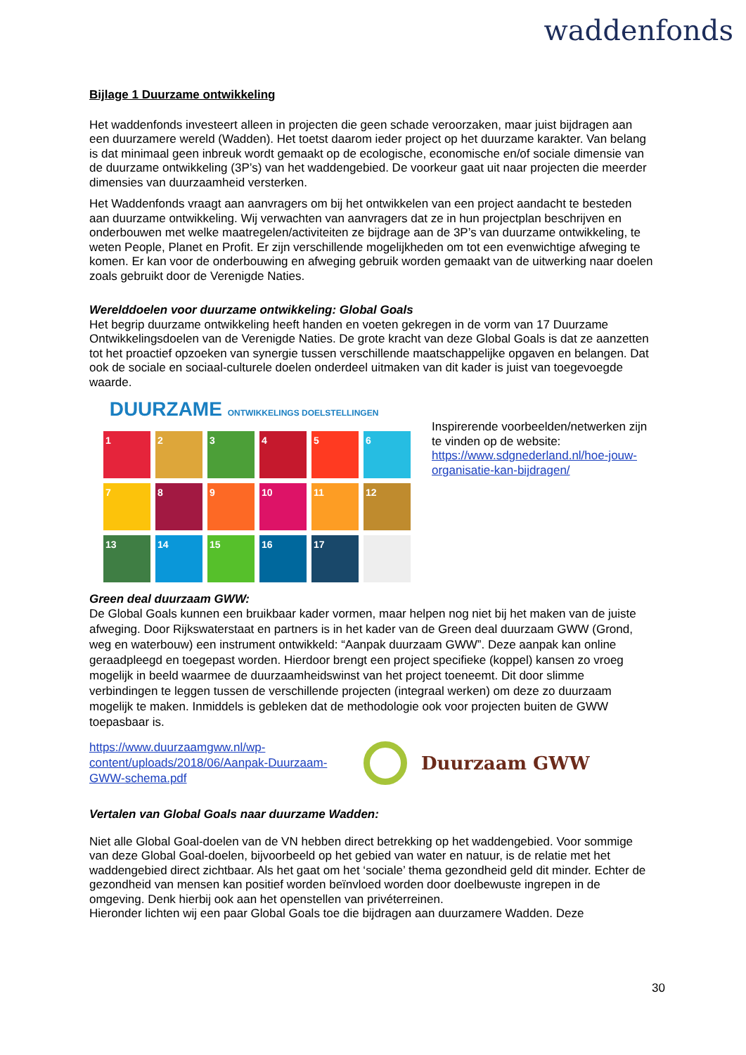waddenfonds
Bijlage 1 Duurzame ontwikkeling
Het waddenfonds investeert alleen in projecten die geen schade veroorzaken, maar juist bijdragen aan een duurzamere wereld (Wadden). Het toetst daarom ieder project op het duurzame karakter. Van belang is dat minimaal geen inbreuk wordt gemaakt op de ecologische, economische en/of sociale dimensie van de duurzame ontwikkeling (3P’s) van het waddengebied. De voorkeur gaat uit naar projecten die meerder dimensies van duurzaamheid versterken.
Het Waddenfonds vraagt aan aanvragers om bij het ontwikkelen van een project aandacht te besteden aan duurzame ontwikkeling. Wij verwachten van aanvragers dat ze in hun projectplan beschrijven en onderbouwen met welke maatregelen/activiteiten ze bijdrage aan de 3P’s van duurzame ontwikkeling, te weten People, Planet en Profit. Er zijn verschillende mogelijkheden om tot een evenwichtige afweging te komen. Er kan voor de onderbouwing en afweging gebruik worden gemaakt van de uitwerking naar doelen zoals gebruikt door de Verenigde Naties.
Werelddoelen voor duurzame ontwikkeling: Global Goals
Het begrip duurzame ontwikkeling heeft handen en voeten gekregen in de vorm van 17 Duurzame Ontwikkelingsdoelen van de Verenigde Naties. De grote kracht van deze Global Goals is dat ze aanzetten tot het proactief opzoeken van synergie tussen verschillende maatschappelijke opgaven en belangen. Dat ook de sociale en sociaal-culturele doelen onderdeel uitmaken van dit kader is juist van toegevoegde waarde.
DUURZAME ONTWIKKELINGS DOELSTELLINGEN
1
2
3
4
5
6
7
8
9
10
11
12
13
14
15
16
17
Inspirerende voorbeelden/netwerken zijn te vinden op de website: https://www.sdgnederland.nl/hoe-jouw-organisatie-kan-bijdragen/
Green deal duurzaam GWW:
De Global Goals kunnen een bruikbaar kader vormen, maar helpen nog niet bij het maken van de juiste afweging. Door Rijkswaterstaat en partners is in het kader van de Green deal duurzaam GWW (Grond, weg en waterbouw) een instrument ontwikkeld: “Aanpak duurzaam GWW”. Deze aanpak kan online geraadpleegd en toegepast worden. Hierdoor brengt een project specifieke (koppel) kansen zo vroeg mogelijk in beeld waarmee de duurzaamheidswinst van het project toeneemt. Dit door slimme verbindingen te leggen tussen de verschillende projecten (integraal werken) om deze zo duurzaam mogelijk te maken. Inmiddels is gebleken dat de methodologie ook voor projecten buiten de GWW toepasbaar is.
https://www.duurzaamgww.nl/wp-content/uploads/2018/06/Aanpak-Duurzaam-GWW-schema.pdf
Duurzaam GWW
Vertalen van Global Goals naar duurzame Wadden:
Niet alle Global Goal-doelen van de VN hebben direct betrekking op het waddengebied. Voor sommige van deze Global Goal-doelen, bijvoorbeeld op het gebied van water en natuur, is de relatie met het waddengebied direct zichtbaar. Als het gaat om het ‘sociale’ thema gezondheid geld dit minder. Echter de gezondheid van mensen kan positief worden beïnvloed worden door doelbewuste ingrepen in de omgeving. Denk hierbij ook aan het openstellen van privéterreinen.
Hieronder lichten wij een paar Global Goals toe die bijdragen aan duurzamere Wadden. Deze
30